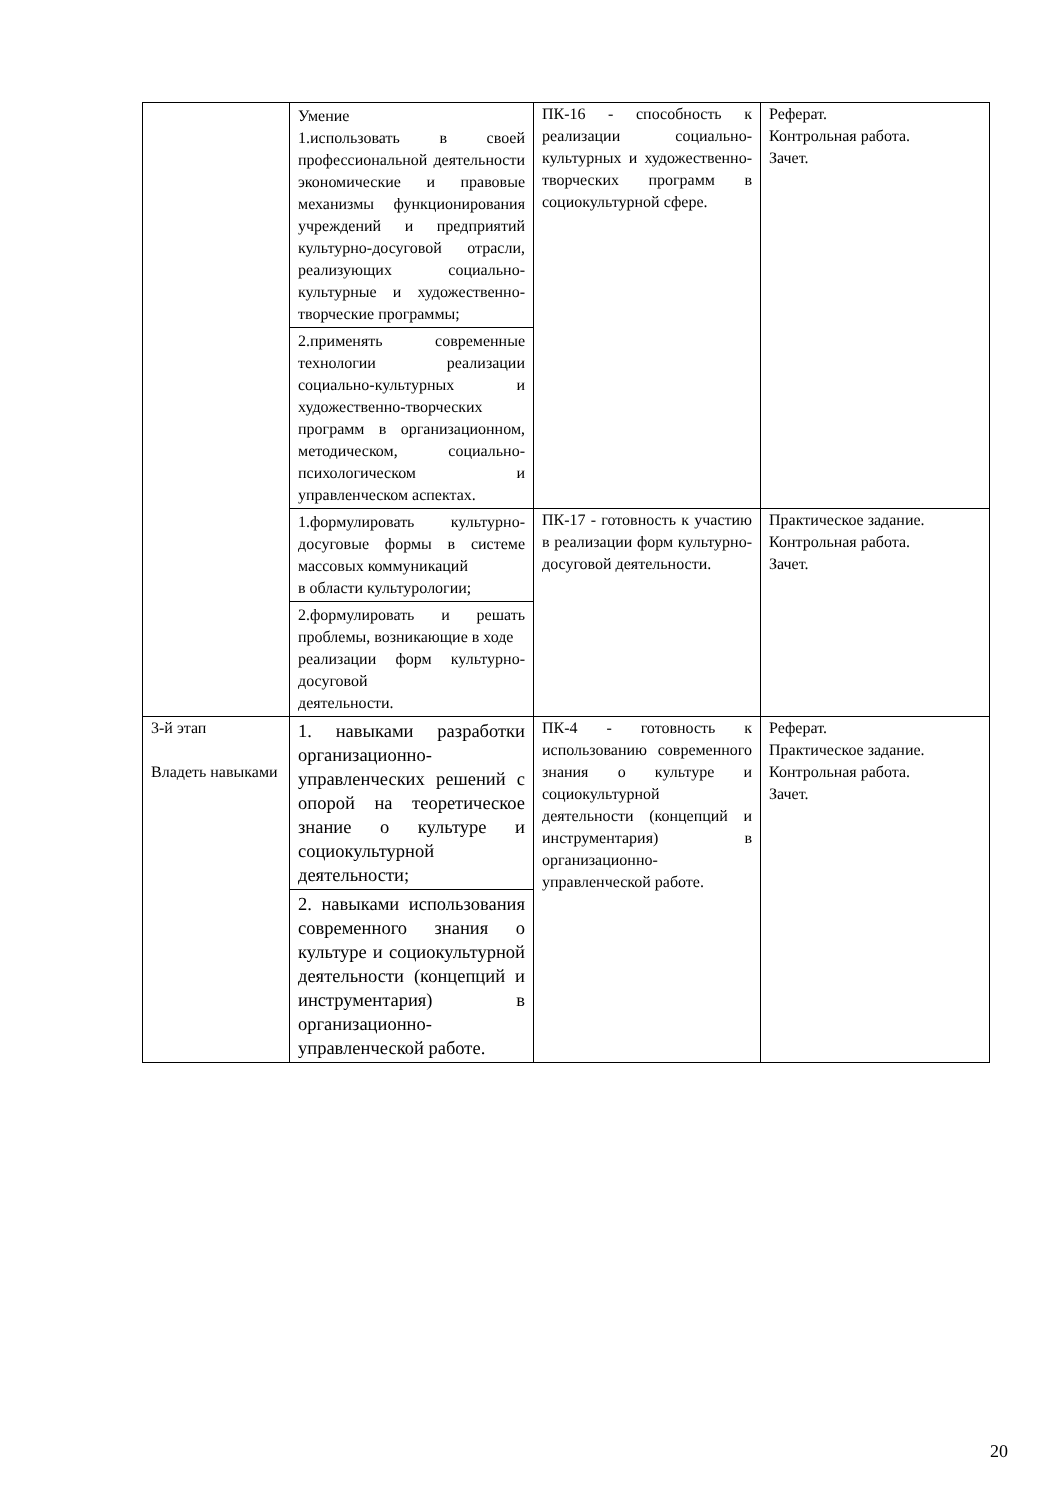| | Умение 1.использовать в своей профессиональной деятельности экономические и правовые механизмы функционирования учреждений и предприятий культурно-досуговой отрасли, реализующих социально-культурные и художественно-творческие программы; 2.применять современные технологии реализации социально-культурных и художественно-творческих программ в организационном, методическом, социально-психологическом и управленческом аспектах. | ПК-16 - способность к реализации социально-культурных и художественно-творческих программ в социокультурной сфере. | Реферат. Контрольная работа. Зачет. |
| | 1.формулировать культурно-досуговые формы в системе массовых коммуникаций в области культурологии; 2.формулировать и решать проблемы, возникающие в ходе реализации форм культурно-досуговой деятельности. | ПК-17 - готовность к участию в реализации форм культурно-досуговой деятельности. | Практическое задание. Контрольная работа. Зачет. |
| 3-й этап Владеть навыками | 1. навыками разработки организационно-управленческих решений с опорой на теоретическое знание о культуре и социокультурной деятельности; 2. навыками использования современного знания о культуре и социокультурной деятельности (концепций и инструментария) в организационно-управленческой работе. | ПК-4 - готовность к использованию современного знания о культуре и социокультурной деятельности (концепций и инструментария) в организационно-управленческой работе. | Реферат. Практическое задание. Контрольная работа. Зачет. |
20